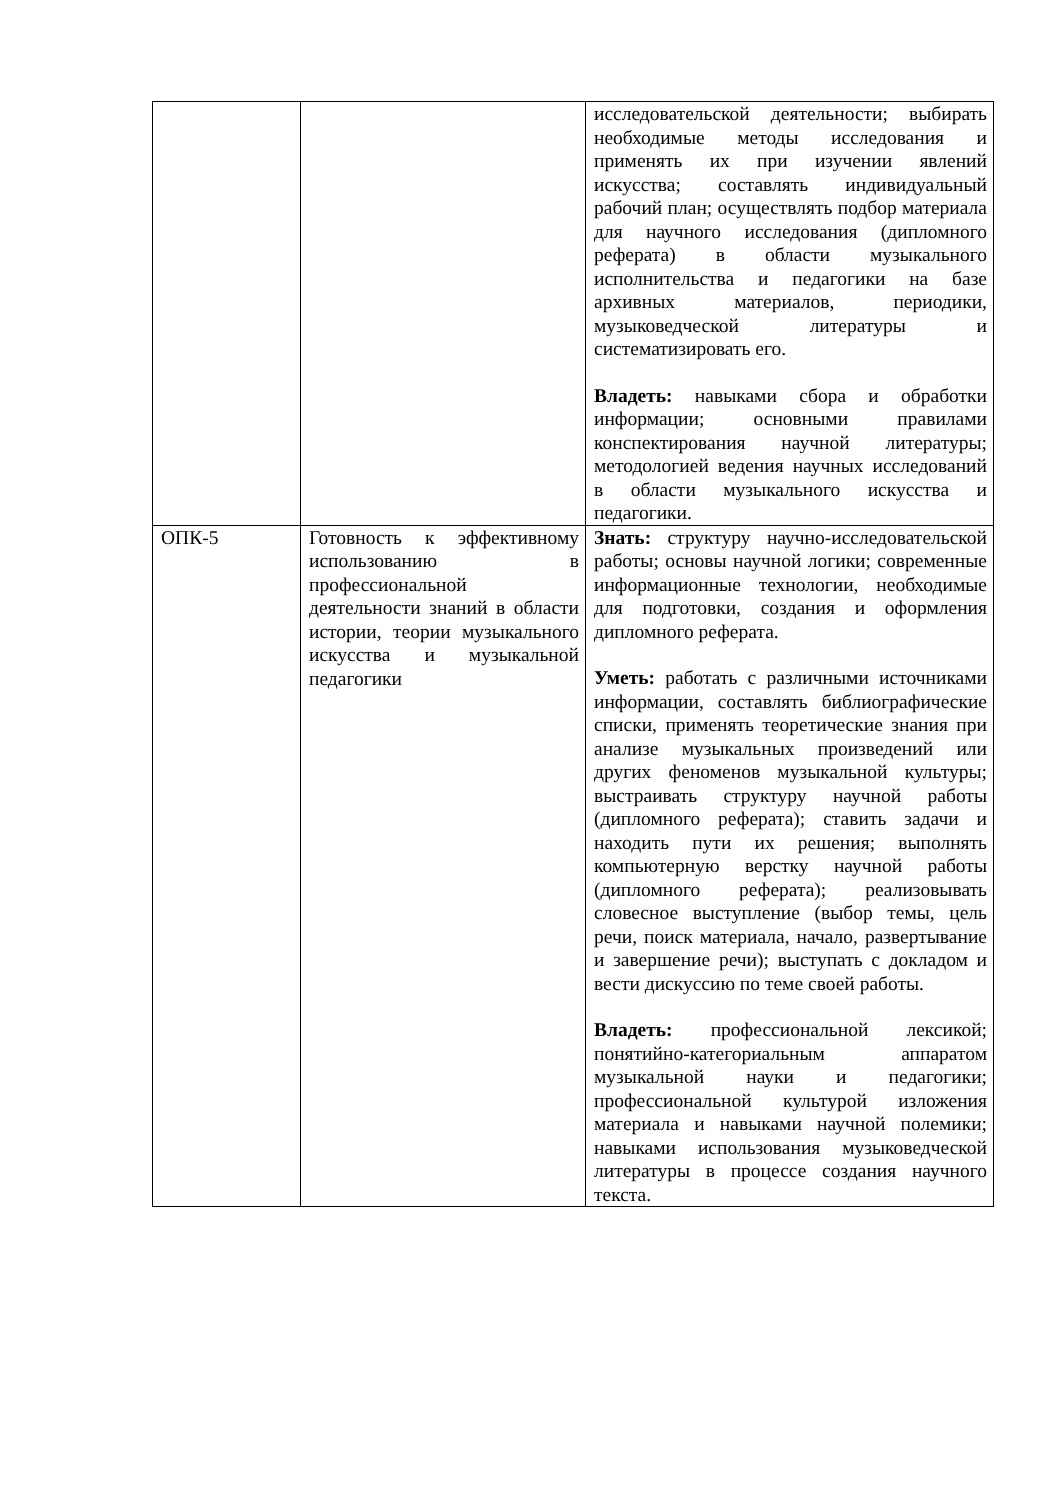| | | исследовательской деятельности; выбирать необходимые методы исследования и применять их при изучении явлений искусства; составлять индивидуальный рабочий план; осуществлять подбор материала для научного исследования (дипломного реферата) в области музыкального исполнительства и педагогики на базе архивных материалов, периодики, музыковедческой литературы и систематизировать его. Владеть: навыками сбора и обработки информации; основными правилами конспектирования научной литературы; методологией ведения научных исследований в области музыкального искусства и педагогики. |
| ОПК-5 | Готовность к эффективному использованию в профессиональной деятельности знаний в области истории, теории музыкального искусства и музыкальной педагогики | Знать: структуру научно-исследовательской работы; основы научной логики; современные информационные технологии, необходимые для подготовки, создания и оформления дипломного реферата. Уметь: работать с различными источниками информации, составлять библиографические списки, применять теоретические знания при анализе музыкальных произведений или других феноменов музыкальной культуры; выстраивать структуру научной работы (дипломного реферата); ставить задачи и находить пути их решения; выполнять компьютерную верстку научной работы (дипломного реферата); реализовывать словесное выступление (выбор темы, цель речи, поиск материала, начало, развертывание и завершение речи); выступать с докладом и вести дискуссию по теме своей работы. Владеть: профессиональной лексикой; понятийно-категориальным аппаратом музыкальной науки и педагогики; профессиональной культурой изложения материала и навыками научной полемики; навыками использования музыковедческой литературы в процессе создания научного текста. |